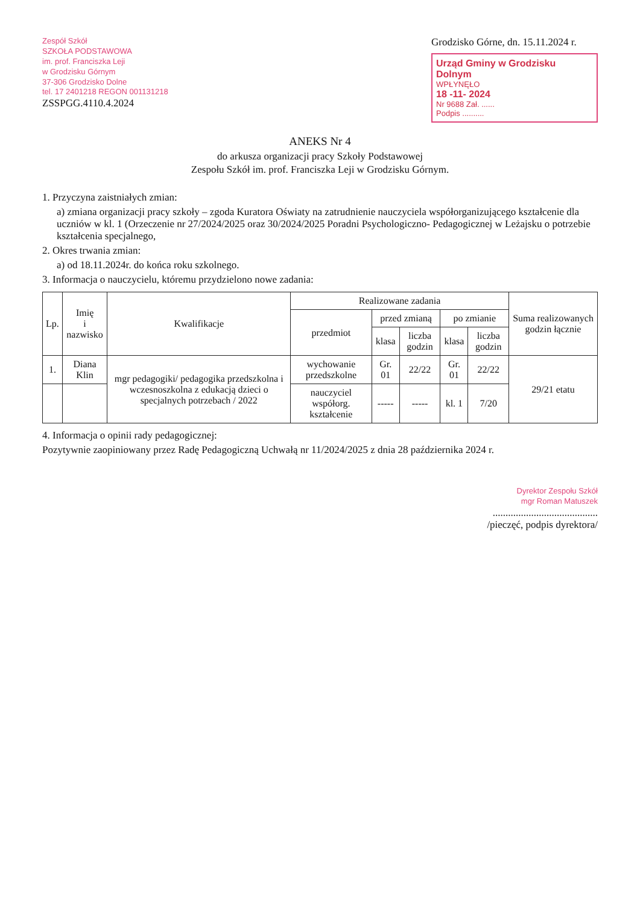Zespół Szkół
SZKOŁA PODSTAWOWA
im. prof. Franciszka Leji
w Grodzisku Górnym
37-306 Grodzisko Dolne
tel. 17 2401218 REGON 001131218
ZSSPGG.4110.4.2024
Grodzisko Górne, dn. 15.11.2024 r.
Urząd Gminy w Grodzisku Dolnym
WPŁYNĘŁO
18 -11- 2024
Nr 9688 Zał. ......
Podpis ..........
ANEKS Nr 4
do arkusza organizacji pracy Szkoły Podstawowej
Zespołu Szkół im. prof. Franciszka Leji w Grodzisku Górnym.
1. Przyczyna zaistniałych zmian:
a) zmiana organizacji pracy szkoły – zgoda Kuratora Oświaty na zatrudnienie nauczyciela współorganizującego kształcenie dla uczniów w kl. 1 (Orzeczenie nr 27/2024/2025 oraz 30/2024/2025 Poradni Psychologiczno- Pedagogicznej w Leżajsku o potrzebie kształcenia specjalnego,
2. Okres trwania zmian:
a) od 18.11.2024r. do końca roku szkolnego.
3. Informacja o nauczycielu, któremu przydzielono nowe zadania:
| Lp. | Imię i nazwisko | Kwalifikacje | Realizowane zadania | | | | | Suma realizowanych godzin łącznie |
| --- | --- | --- | --- | --- | --- | --- | --- | --- |
| | | | przedmiot | przed zmianą | | po zmianie | | |
| | | | | klasa | liczba godzin | klasa | liczba godzin | |
| 1. | Diana Klin | mgr pedagogiki/ pedagogika przedszkolna i wczesnoszkolna z edukacją dzieci o specjalnych potrzebach / 2022 | wychowanie przedszkolne | Gr. 01 | 22/22 | Gr. 01 | 22/22 | 29/21 etatu |
| | | | nauczyciel współorg. kształcenie | ----- | ----- | kl. 1 | 7/20 | |
4. Informacja o opinii rady pedagogicznej:
Pozytywnie zaopiniowany przez Radę Pedagogiczną Uchwałą nr 11/2024/2025 z dnia 28 października 2024 r.
Dyrektor Zespołu Szkół
mgr Roman Matuszek
.........................................
/pieczęć, podpis dyrektora/